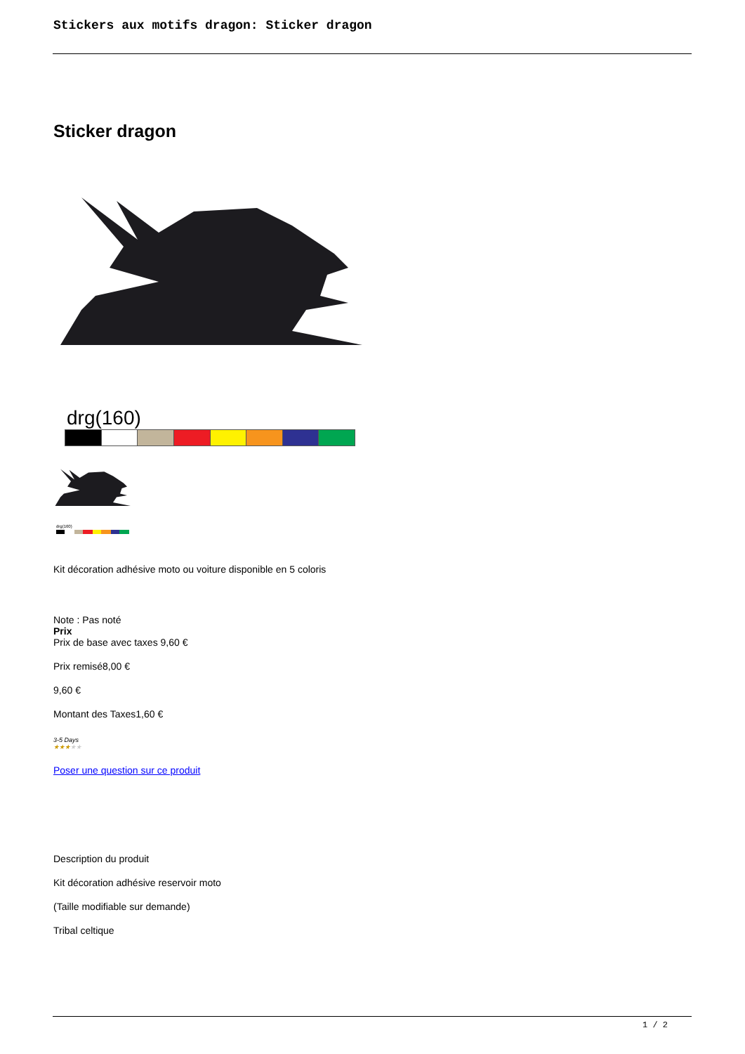Stickers aux motifs dragon: Sticker dragon
Sticker dragon
drg(160)
drg(160)
Kit décoration adhésive moto ou voiture disponible en 5 coloris
Note : Pas noté
Prix
Prix de base avec taxes 9,60 €
Prix remisé8,00 €
9,60 €
Montant des Taxes1,60 €
3-5 Days
★★★★★
Poser une question sur ce produit
Description du produit
Kit décoration adhésive reservoir moto
(Taille modifiable sur demande)
Tribal celtique
1 / 2